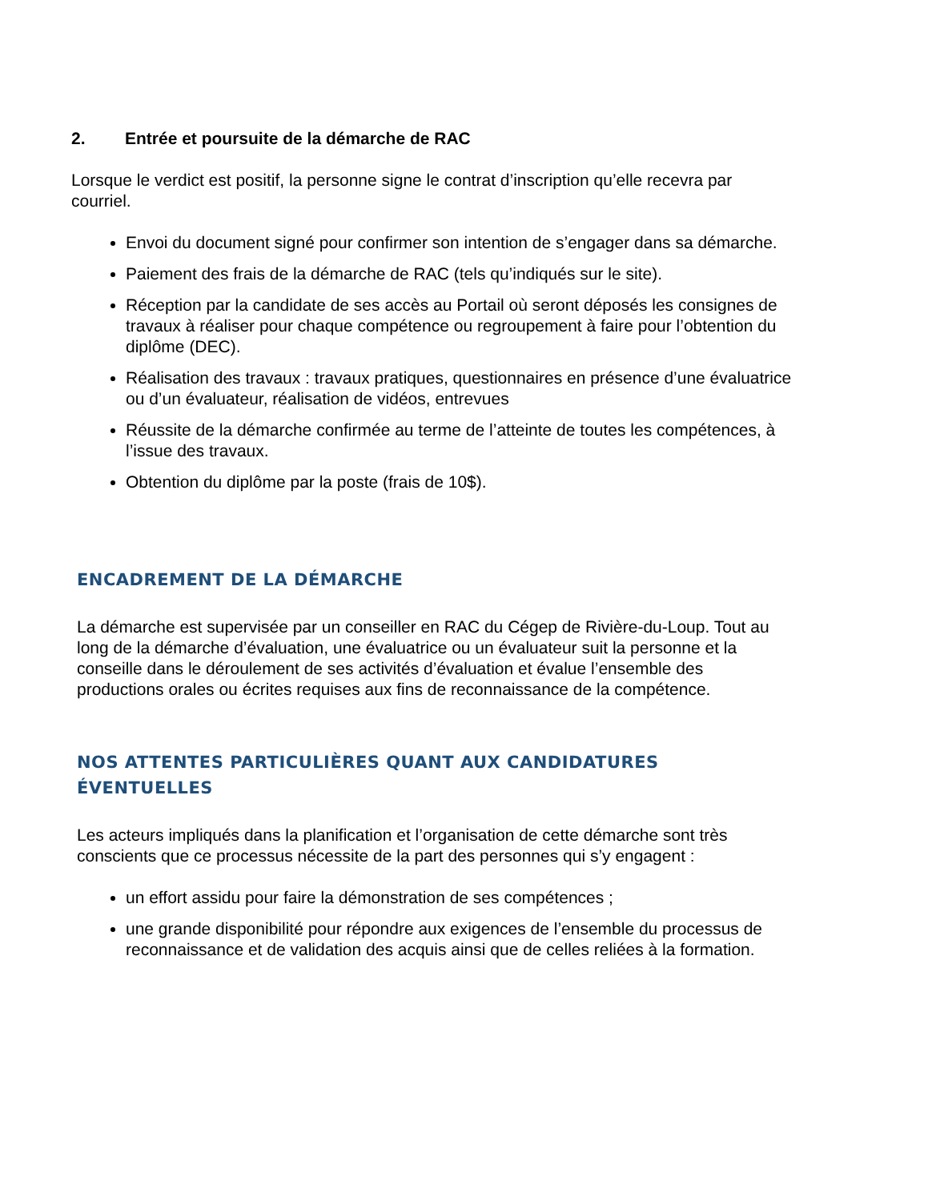2. Entrée et poursuite de la démarche de RAC
Lorsque le verdict est positif, la personne signe le contrat d’inscription qu’elle recevra par courriel.
Envoi du document signé pour confirmer son intention de s’engager dans sa démarche.
Paiement des frais de la démarche de RAC (tels qu’indiqués sur le site).
Réception par la candidate de ses accès au Portail où seront déposés les consignes de travaux à réaliser pour chaque compétence ou regroupement à faire pour l’obtention du diplôme (DEC).
Réalisation des travaux : travaux pratiques, questionnaires en présence d’une évaluatrice ou d’un évaluateur, réalisation de vidéos, entrevues
Réussite de la démarche confirmée au terme de l’atteinte de toutes les compétences, à l’issue des travaux.
Obtention du diplôme par la poste (frais de 10$).
ENCADREMENT DE LA DÉMARCHE
La démarche est supervisée par un conseiller en RAC du Cégep de Rivière-du-Loup. Tout au long de la démarche d’évaluation, une évaluatrice ou un évaluateur suit la personne et la conseille dans le déroulement de ses activités d’évaluation et évalue l’ensemble des productions orales ou écrites requises aux fins de reconnaissance de la compétence.
NOS ATTENTES PARTICULIÈRES QUANT AUX CANDIDATURES ÉVENTUELLES
Les acteurs impliqués dans la planification et l’organisation de cette démarche sont très conscients que ce processus nécessite de la part des personnes qui s’y engagent :
un effort assidu pour faire la démonstration de ses compétences ;
une grande disponibilité pour répondre aux exigences de l’ensemble du processus de reconnaissance et de validation des acquis ainsi que de celles reliées à la formation.